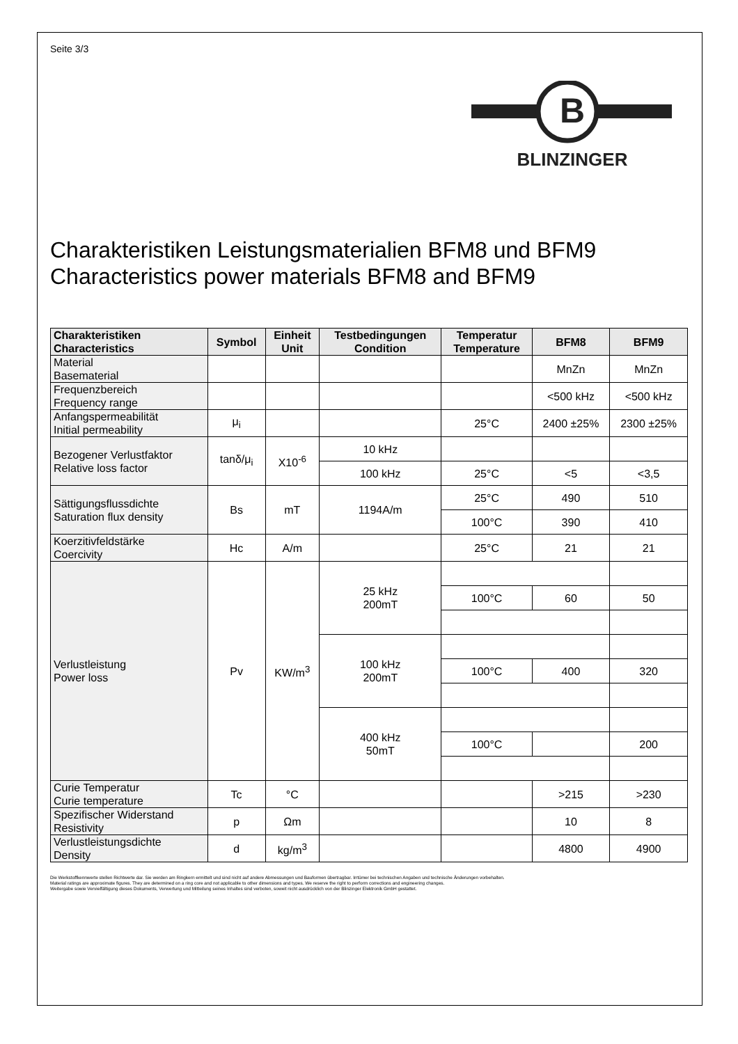Seite 3/3
B
BLINZINGER
Charakteristiken Leistungsmaterialien BFM8 und BFM9
Characteristics power materials BFM8 and BFM9
| Charakteristiken Characteristics | Symbol | Einheit Unit | Testbedingungen Condition | Temperatur Temperature | BFM8 | BFM9 |
| --- | --- | --- | --- | --- | --- | --- |
| Material Basematerial | | | | | MnZn | MnZn |
| Frequenzbereich Frequency range | | | | | <500 kHz | <500 kHz |
| Anfangspermeabilität Initial permeability | μ<sub>i</sub> | | | 25°C | 2400 ±25% | 2300 ±25% |
| Bezogener Verlustfaktor Relative loss factor | tanδ/μ<sub>i</sub> | X10<sup>-6</sup> | 10 kHz | | | |
| | | | 100 kHz | 25°C | <5 | <3,5 |
| Sättigungsflussdichte Saturation flux density | Bs | mT | 1194A/m | 25°C | 490 | 510 |
| | | | | 100°C | 390 | 410 |
| Koerzitivfeldstärke Coercivity | Hc | A/m | | 25°C | 21 | 21 |
| Verlustleistung Power loss | Pv | KW/m<sup>3</sup> | 25 kHz 200mT | | | |
| | | | | 100°C | 60 | 50 |
| | | | 100 kHz 200mT | | | |
| | | | | 100°C | 400 | 320 |
| | | | 400 kHz 50mT | | | |
| | | | | 100°C | | 200 |
| Curie Temperatur Curie temperature | Tc | °C | | | >215 | >230 |
| Spezifischer Widerstand Resistivity | p | Ωm | | | 10 | 8 |
| Verlustleistungsdichte Density | d | kg/m<sup>3</sup> | | | 4800 | 4900 |
Die Werkstoffkennwerte stellen Richtwerte dar. Sie werden am Ringkern ermittelt und sind nicht auf andere Abmessungen und Bauformen übertragbar. Irrtümer bei technischen Angaben und technische Änderungen vorbehalten.
Material ratings are approximate figures. They are determined on a ring core and not applicable to other dimensions and types. We reserve the right to perform corrections and engineering changes.
Weitergabe sowie Vervielfältigung dieses Dokuments, Verwertung und Mitteilung seines Inhaltes sind verboten, soweit nicht ausdrücklich von der Blinzinger Elektronik GmbH gestattet.